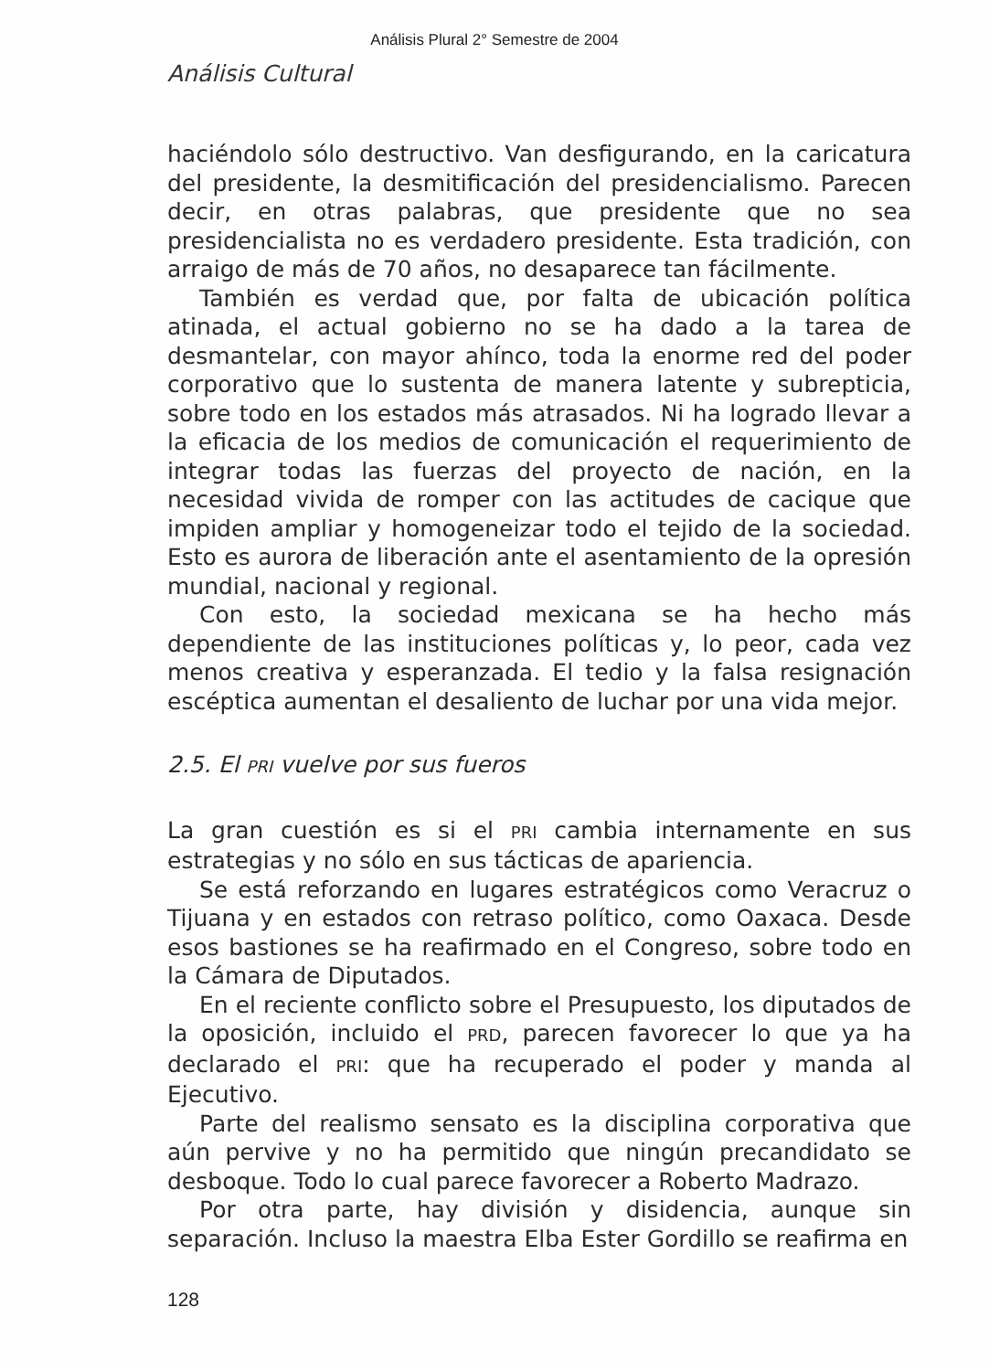Análisis Plural 2° Semestre de 2004
Análisis Cultural
haciéndolo sólo destructivo. Van desfigurando, en la caricatura del presidente, la desmitificación del presidencialismo. Parecen decir, en otras palabras, que presidente que no sea presidencialista no es verdadero presidente. Esta tradición, con arraigo de más de 70 años, no desaparece tan fácilmente.
También es verdad que, por falta de ubicación política atinada, el actual gobierno no se ha dado a la tarea de desmantelar, con mayor ahínco, toda la enorme red del poder corporativo que lo sustenta de manera latente y subrepticia, sobre todo en los estados más atrasados. Ni ha logrado llevar a la eficacia de los medios de comunicación el requerimiento de integrar todas las fuerzas del proyecto de nación, en la necesidad vivida de romper con las actitudes de cacique que impiden ampliar y homogeneizar todo el tejido de la sociedad. Esto es aurora de liberación ante el asentamiento de la opresión mundial, nacional y regional.
Con esto, la sociedad mexicana se ha hecho más dependiente de las instituciones políticas y, lo peor, cada vez menos creativa y esperanzada. El tedio y la falsa resignación escéptica aumentan el desaliento de luchar por una vida mejor.
2.5. El PRI vuelve por sus fueros
La gran cuestión es si el PRI cambia internamente en sus estrategias y no sólo en sus tácticas de apariencia.
Se está reforzando en lugares estratégicos como Veracruz o Tijuana y en estados con retraso político, como Oaxaca. Desde esos bastiones se ha reafirmado en el Congreso, sobre todo en la Cámara de Diputados.
En el reciente conflicto sobre el Presupuesto, los diputados de la oposición, incluido el PRD, parecen favorecer lo que ya ha declarado el PRI: que ha recuperado el poder y manda al Ejecutivo.
Parte del realismo sensato es la disciplina corporativa que aún pervive y no ha permitido que ningún precandidato se desboque. Todo lo cual parece favorecer a Roberto Madrazo.
Por otra parte, hay división y disidencia, aunque sin separación. Incluso la maestra Elba Ester Gordillo se reafirma en
128